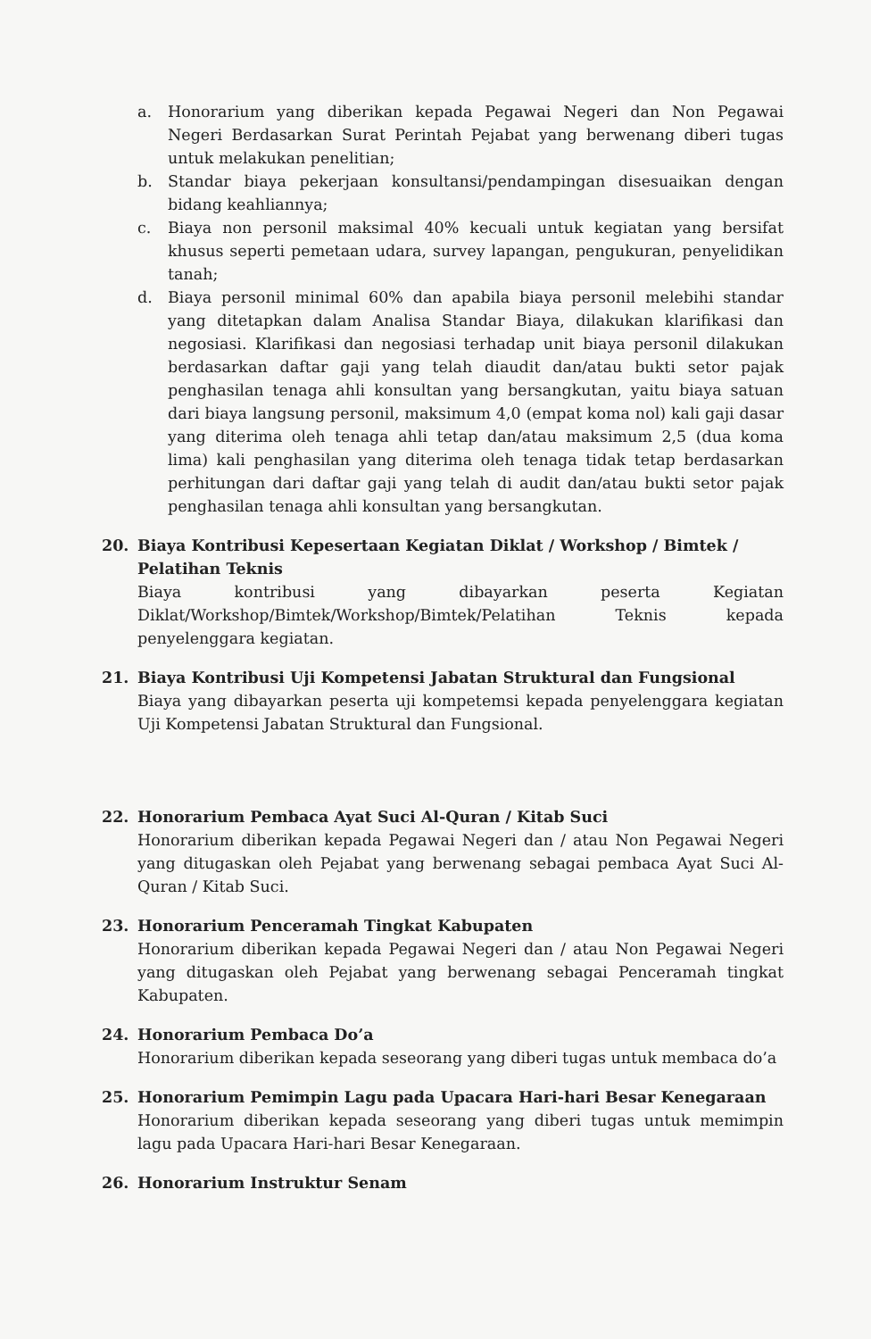a. Honorarium yang diberikan kepada Pegawai Negeri dan Non Pegawai Negeri Berdasarkan Surat Perintah Pejabat yang berwenang diberi tugas untuk melakukan penelitian;
b. Standar biaya pekerjaan konsultansi/pendampingan disesuaikan dengan bidang keahliannya;
c. Biaya non personil maksimal 40% kecuali untuk kegiatan yang bersifat khusus seperti pemetaan udara, survey lapangan, pengukuran, penyelidikan tanah;
d. Biaya personil minimal 60% dan apabila biaya personil melebihi standar yang ditetapkan dalam Analisa Standar Biaya, dilakukan klarifikasi dan negosiasi. Klarifikasi dan negosiasi terhadap unit biaya personil dilakukan berdasarkan daftar gaji yang telah diaudit dan/atau bukti setor pajak penghasilan tenaga ahli konsultan yang bersangkutan, yaitu biaya satuan dari biaya langsung personil, maksimum 4,0 (empat koma nol) kali gaji dasar yang diterima oleh tenaga ahli tetap dan/atau maksimum 2,5 (dua koma lima) kali penghasilan yang diterima oleh tenaga tidak tetap berdasarkan perhitungan dari daftar gaji yang telah di audit dan/atau bukti setor pajak penghasilan tenaga ahli konsultan yang bersangkutan.
20. Biaya Kontribusi Kepesertaan Kegiatan Diklat / Workshop / Bimtek / Pelatihan Teknis
Biaya kontribusi yang dibayarkan peserta Kegiatan Diklat/Workshop/Bimtek/Workshop/Bimtek/Pelatihan Teknis kepada penyelenggara kegiatan.
21. Biaya Kontribusi Uji Kompetensi Jabatan Struktural dan Fungsional
Biaya yang dibayarkan peserta uji kompetemsi kepada penyelenggara kegiatan Uji Kompetensi Jabatan Struktural dan Fungsional.
22. Honorarium Pembaca Ayat Suci Al-Quran / Kitab Suci
Honorarium diberikan kepada Pegawai Negeri dan / atau Non Pegawai Negeri yang ditugaskan oleh Pejabat yang berwenang sebagai pembaca Ayat Suci Al-Quran / Kitab Suci.
23. Honorarium Penceramah Tingkat Kabupaten
Honorarium diberikan kepada Pegawai Negeri dan / atau Non Pegawai Negeri yang ditugaskan oleh Pejabat yang berwenang sebagai Penceramah tingkat Kabupaten.
24. Honorarium Pembaca Do’a
Honorarium diberikan kepada seseorang yang diberi tugas untuk membaca do’a
25. Honorarium Pemimpin Lagu pada Upacara Hari-hari Besar Kenegaraan
Honorarium diberikan kepada seseorang yang diberi tugas untuk memimpin lagu pada Upacara Hari-hari Besar Kenegaraan.
26. Honorarium Instruktur Senam